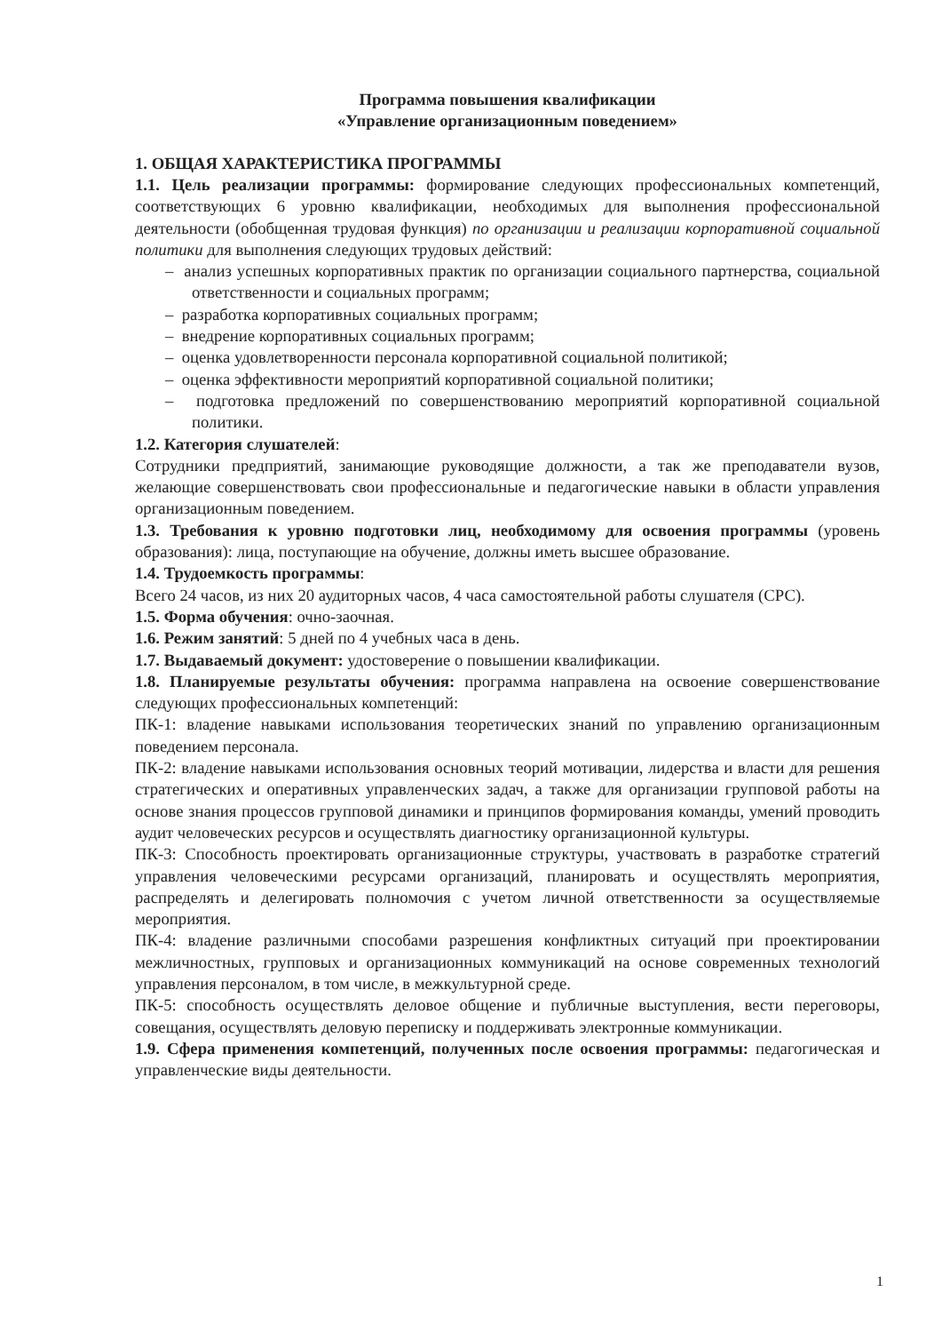Программа повышения квалификации
«Управление организационным поведением»
1. ОБЩАЯ ХАРАКТЕРИСТИКА ПРОГРАММЫ
1.1. Цель реализации программы: формирование следующих профессиональных компетенций, соответствующих 6 уровню квалификации, необходимых для выполнения профессиональной деятельности (обобщенная трудовая функция) по организации и реализации корпоративной социальной политики для выполнения следующих трудовых действий:
– анализ успешных корпоративных практик по организации социального партнерства, социальной ответственности и социальных программ;
– разработка корпоративных социальных программ;
– внедрение корпоративных социальных программ;
– оценка удовлетворенности персонала корпоративной социальной политикой;
– оценка эффективности мероприятий корпоративной социальной политики;
– подготовка предложений по совершенствованию мероприятий корпоративной социальной политики.
1.2. Категория слушателей:
Сотрудники предприятий, занимающие руководящие должности, а так же преподаватели вузов, желающие совершенствовать свои профессиональные и педагогические навыки в области управления организационным поведением.
1.3. Требования к уровню подготовки лиц, необходимому для освоения программы (уровень образования): лица, поступающие на обучение, должны иметь высшее образование.
1.4. Трудоемкость программы:
Всего 24 часов, из них 20 аудиторных часов, 4 часа самостоятельной работы слушателя (СРС).
1.5. Форма обучения: очно-заочная.
1.6. Режим занятий: 5 дней по 4 учебных часа в день.
1.7. Выдаваемый документ: удостоверение о повышении квалификации.
1.8. Планируемые результаты обучения: программа направлена на освоение совершенствование следующих профессиональных компетенций:
ПК-1: владение навыками использования теоретических знаний по управлению организационным поведением персонала.
ПК-2: владение навыками использования основных теорий мотивации, лидерства и власти для решения стратегических и оперативных управленческих задач, а также для организации групповой работы на основе знания процессов групповой динамики и принципов формирования команды, умений проводить аудит человеческих ресурсов и осуществлять диагностику организационной культуры.
ПК-3: Способность проектировать организационные структуры, участвовать в разработке стратегий управления человеческими ресурсами организаций, планировать и осуществлять мероприятия, распределять и делегировать полномочия с учетом личной ответственности за осуществляемые мероприятия.
ПК-4: владение различными способами разрешения конфликтных ситуаций при проектировании межличностных, групповых и организационных коммуникаций на основе современных технологий управления персоналом, в том числе, в межкультурной среде.
ПК-5: способность осуществлять деловое общение и публичные выступления, вести переговоры, совещания, осуществлять деловую переписку и поддерживать электронные коммуникации.
1.9. Сфера применения компетенций, полученных после освоения программы: педагогическая и управленческие виды деятельности.
1